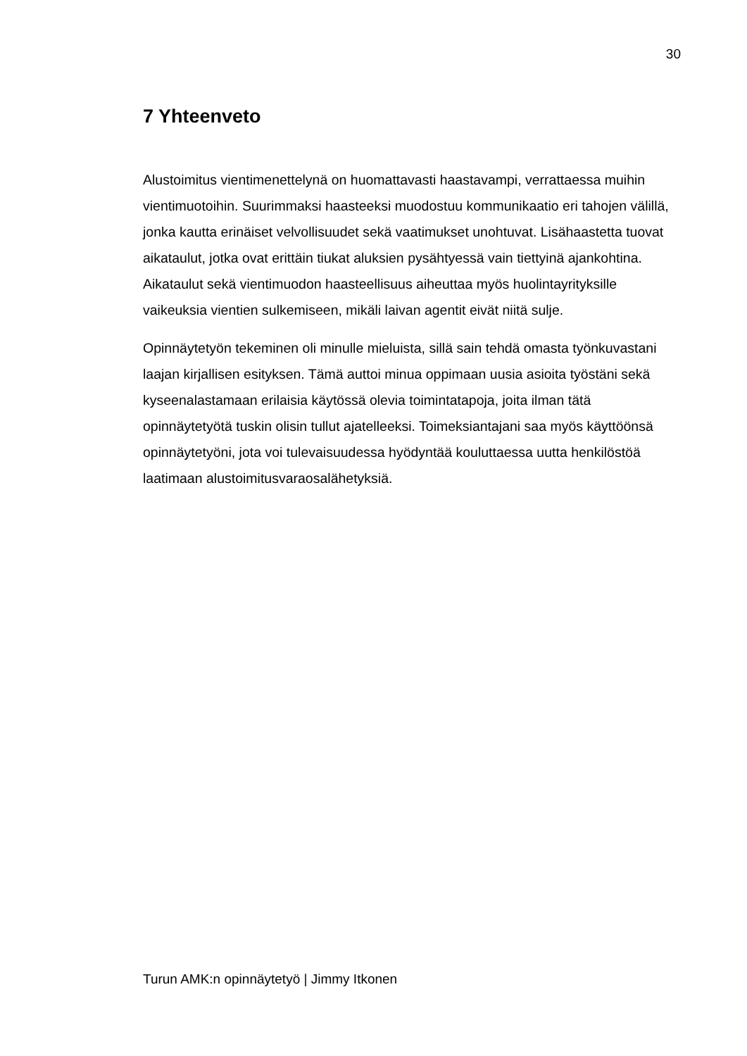30
7 Yhteenveto
Alustoimitus vientimenettelynä on huomattavasti haastavampi, verrattaessa muihin vientimuotoihin. Suurimmaksi haasteeksi muodostuu kommunikaatio eri tahojen välillä, jonka kautta erinäiset velvollisuudet sekä vaatimukset unohtuvat. Lisähaastetta tuovat aikataulut, jotka ovat erittäin tiukat aluksien pysähtyessä vain tiettyinä ajankohtina. Aikataulut sekä vientimuodon haasteellisuus aiheuttaa myös huolintayrityksille vaikeuksia vientien sulkemiseen, mikäli laivan agentit eivät niitä sulje.
Opinnäytetyön tekeminen oli minulle mieluista, sillä sain tehdä omasta työnkuvastani laajan kirjallisen esityksen. Tämä auttoi minua oppimaan uusia asioita työstäni sekä kyseenalastamaan erilaisia käytössä olevia toimintatapoja, joita ilman tätä opinnäytetyötä tuskin olisin tullut ajatelleeksi. Toimeksiantajani saa myös käyttöönsä opinnäytetyöni, jota voi tulevaisuudessa hyödyntää kouluttaessa uutta henkilöstöä laatimaan alustoimitusvaraosalähetyksiä.
Turun AMK:n opinnäytetyö | Jimmy Itkonen